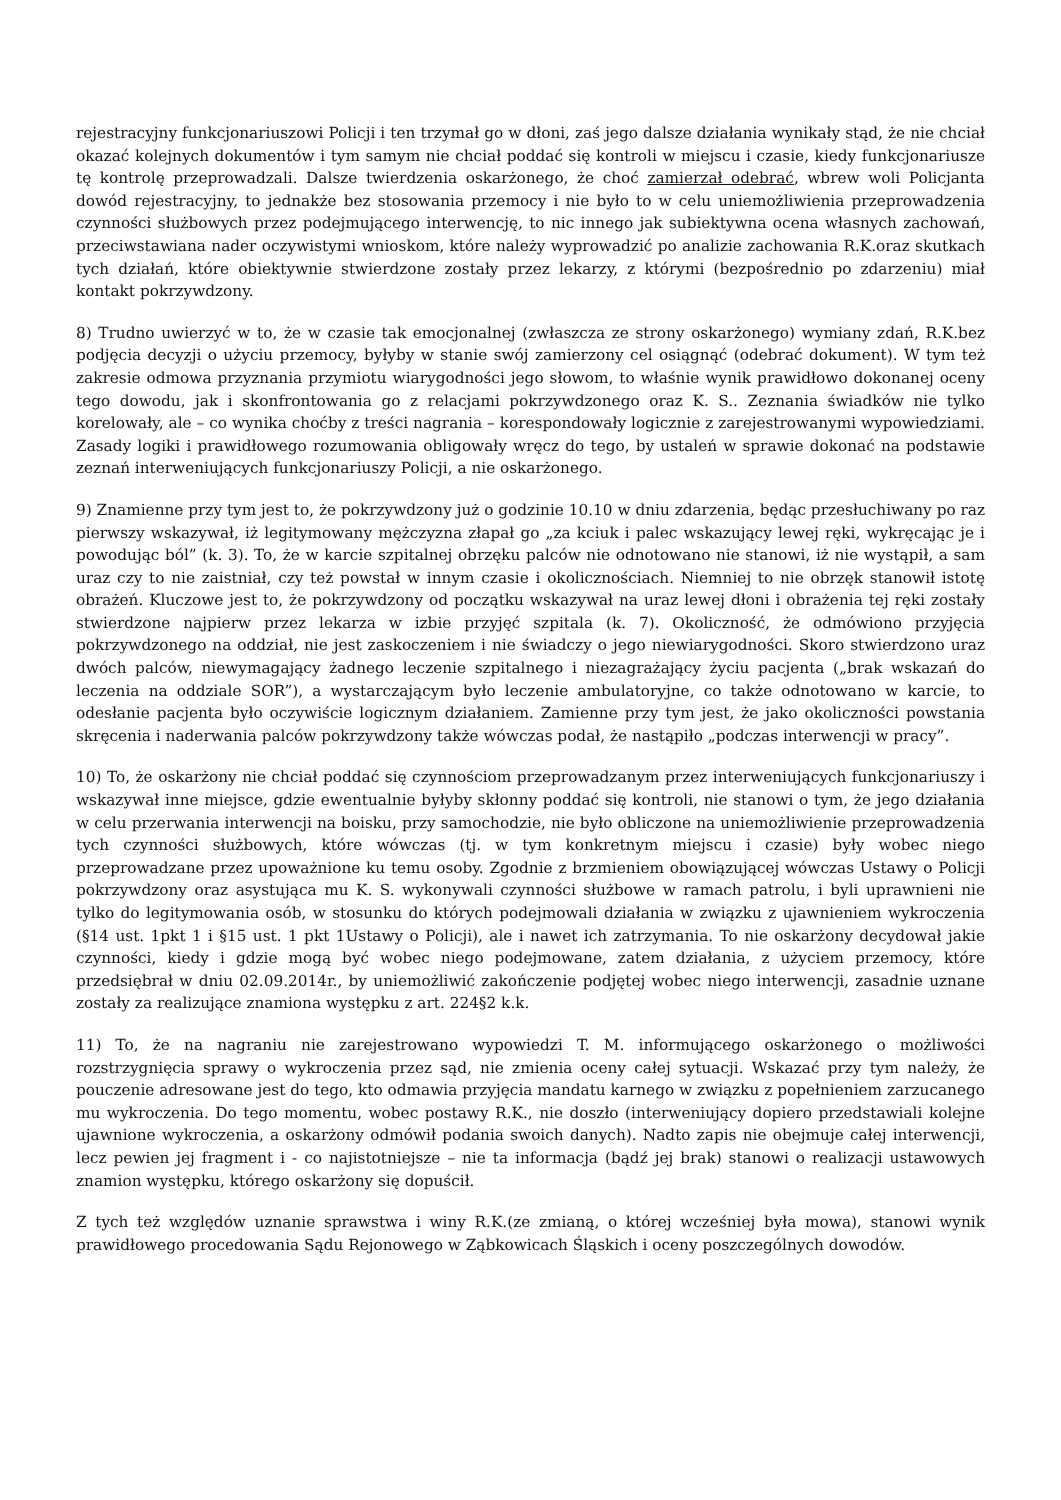rejestracyjny funkcjonariuszowi Policji i ten trzymał go w dłoni, zaś jego dalsze działania wynikały stąd, że nie chciał okazać kolejnych dokumentów i tym samym nie chciał poddać się kontroli w miejscu i czasie, kiedy funkcjonariusze tę kontrolę przeprowadzali. Dalsze twierdzenia oskarżonego, że choć zamierzał odebrać, wbrew woli Policjanta dowód rejestracyjny, to jednakże bez stosowania przemocy i nie było to w celu uniemożliwienia przeprowadzenia czynności służbowych przez podejmującego interwencję, to nic innego jak subiektywna ocena własnych zachowań, przeciwstawiana nader oczywistymi wnioskom, które należy wyprowadzić po analizie zachowania R.K.oraz skutkach tych działań, które obiektywnie stwierdzone zostały przez lekarzy, z którymi (bezpośrednio po zdarzeniu) miał kontakt pokrzywdzony.
8) Trudno uwierzyć w to, że w czasie tak emocjonalnej (zwłaszcza ze strony oskarżonego) wymiany zdań, R.K.bez podjęcia decyzji o użyciu przemocy, byłyby w stanie swój zamierzony cel osiągnąć (odebrać dokument). W tym też zakresie odmowa przyznania przymiotu wiarygodności jego słowom, to właśnie wynik prawidłowo dokonanej oceny tego dowodu, jak i skonfrontowania go z relacjami pokrzywdzonego oraz K. S.. Zeznania świadków nie tylko korelowały, ale – co wynika choćby z treści nagrania – korespondowały logicznie z zarejestrowanymi wypowiedziami. Zasady logiki i prawidłowego rozumowania obligowały wręcz do tego, by ustaleń w sprawie dokonać na podstawie zeznań interweniujących funkcjonariuszy Policji, a nie oskarżonego.
9) Znamienne przy tym jest to, że pokrzywdzony już o godzinie 10.10 w dniu zdarzenia, będąc przesłuchiwany po raz pierwszy wskazywał, iż legitymowany mężczyzna złapał go „za kciuk i palec wskazujący lewej ręki, wykręcając je i powodując ból” (k. 3). To, że w karcie szpitalnej obrzęku palców nie odnotowano nie stanowi, iż nie wystąpił, a sam uraz czy to nie zaistniał, czy też powstał w innym czasie i okolicznościach. Niemniej to nie obrzęk stanowił istotę obrażeń. Kluczowe jest to, że pokrzywdzony od początku wskazywał na uraz lewej dłoni i obrażenia tej ręki zostały stwierdzone najpierw przez lekarza w izbie przyjęć szpitala (k. 7). Okoliczność, że odmówiono przyjęcia pokrzywdzonego na oddział, nie jest zaskoczeniem i nie świadczy o jego niewiarygodności. Skoro stwierdzono uraz dwóch palców, niewymagający żadnego leczenie szpitalnego i niezagrażający życiu pacjenta („brak wskazań do leczenia na oddziale SOR”), a wystarczającym było leczenie ambulatoryjne, co także odnotowano w karcie, to odesłanie pacjenta było oczywiście logicznym działaniem. Zamienne przy tym jest, że jako okoliczności powstania skręcenia i naderwania palców pokrzywdzony także wówczas podał, że nastąpiło „podczas interwencji w pracy”.
10) To, że oskarżony nie chciał poddać się czynnościom przeprowadzanym przez interweniujących funkcjonariuszy i wskazywał inne miejsce, gdzie ewentualnie byłyby skłonny poddać się kontroli, nie stanowi o tym, że jego działania w celu przerwania interwencji na boisku, przy samochodzie, nie było obliczone na uniemożliwienie przeprowadzenia tych czynności służbowych, które wówczas (tj. w tym konkretnym miejscu i czasie) były wobec niego przeprowadzane przez upoważnione ku temu osoby. Zgodnie z brzmieniem obowiązującej wówczas Ustawy o Policji pokrzywdzony oraz asystująca mu K. S. wykonywali czynności służbowe w ramach patrolu, i byli uprawnieni nie tylko do legitymowania osób, w stosunku do których podejmowali działania w związku z ujawnieniem wykroczenia (§14 ust. 1pkt 1 i §15 ust. 1 pkt 1Ustawy o Policji), ale i nawet ich zatrzymania. To nie oskarżony decydował jakie czynności, kiedy i gdzie mogą być wobec niego podejmowane, zatem działania, z użyciem przemocy, które przedsiębrał w dniu 02.09.2014r., by uniemożliwić zakończenie podjętej wobec niego interwencji, zasadnie uznane zostały za realizujące znamiona występku z art. 224§2 k.k.
11) To, że na nagraniu nie zarejestrowano wypowiedzi T. M. informującego oskarżonego o możliwości rozstrzygnięcia sprawy o wykroczenia przez sąd, nie zmienia oceny całej sytuacji. Wskazać przy tym należy, że pouczenie adresowane jest do tego, kto odmawia przyjęcia mandatu karnego w związku z popełnieniem zarzucanego mu wykroczenia. Do tego momentu, wobec postawy R.K., nie doszło (interweniujący dopiero przedstawiali kolejne ujawnione wykroczenia, a oskarżony odmówił podania swoich danych). Nadto zapis nie obejmuje całej interwencji, lecz pewien jej fragment i - co najistotniejsze – nie ta informacja (bądź jej brak) stanowi o realizacji ustawowych znamion występku, którego oskarżony się dopuścił.
Z tych też względów uznanie sprawstwa i winy R.K.(ze zmianą, o której wcześniej była mowa), stanowi wynik prawidłowego procedowania Sądu Rejonowego w Ząbkowicach Śląskich i oceny poszczególnych dowodów.